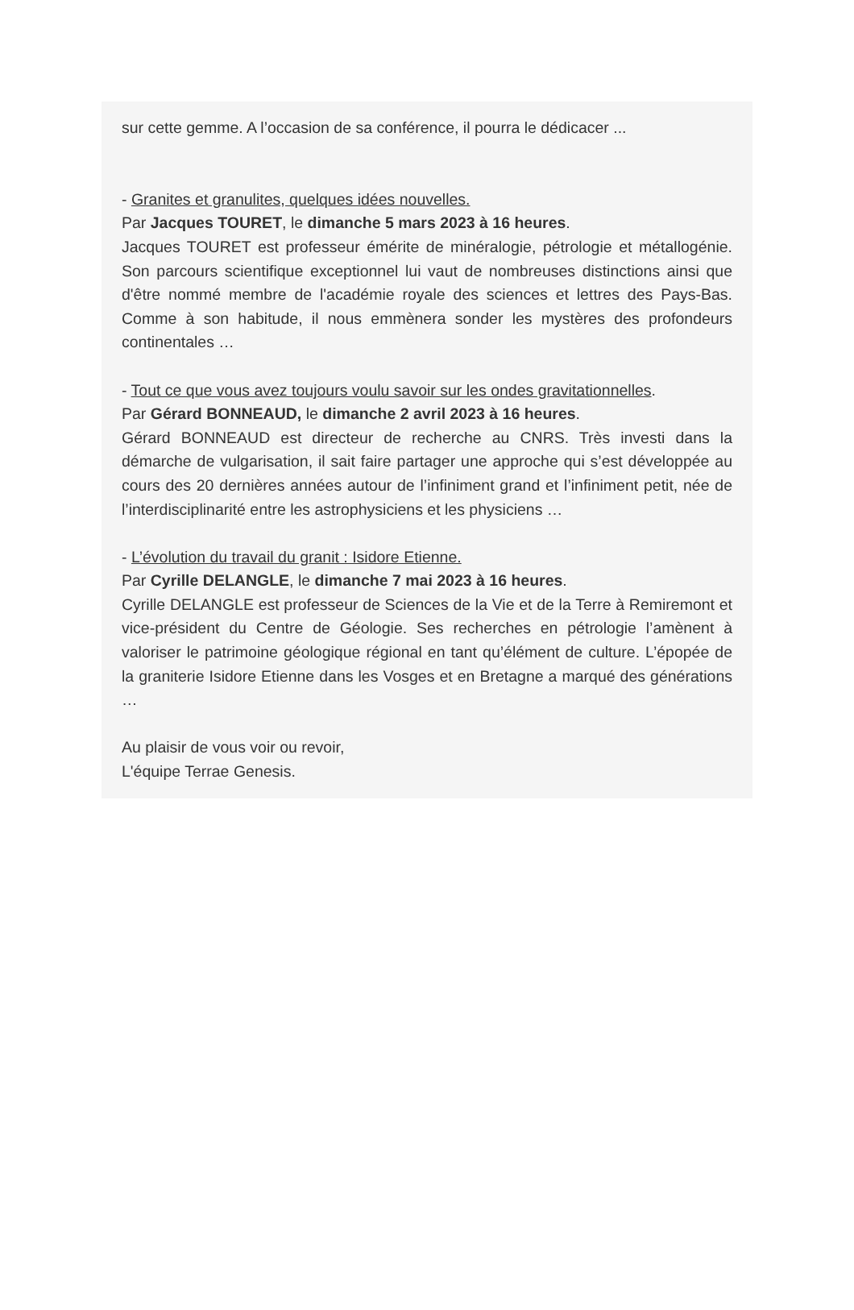sur cette gemme. A l’occasion de sa conférence, il pourra le dédicacer ...
- Granites et granulites, quelques idées nouvelles.
Par Jacques TOURET, le dimanche 5 mars 2023 à 16 heures.
Jacques TOURET est professeur émérite de minéralogie, pétrologie et métallogénie. Son parcours scientifique exceptionnel lui vaut de nombreuses distinctions ainsi que d'être nommé membre de l'académie royale des sciences et lettres des Pays-Bas. Comme à son habitude, il nous emmènera sonder les mystères des profondeurs continentales …
- Tout ce que vous avez toujours voulu savoir sur les ondes gravitationnelles.
Par Gérard BONNEAUD, le dimanche 2 avril 2023 à 16 heures.
Gérard BONNEAUD est directeur de recherche au CNRS. Très investi dans la démarche de vulgarisation, il sait faire partager une approche qui s’est développée au cours des 20 dernières années autour de l’infiniment grand et l’infiniment petit, née de l’interdisciplinarité entre les astrophysiciens et les physiciens …
- L’évolution du travail du granit : Isidore Etienne.
Par Cyrille DELANGLE, le dimanche 7 mai 2023 à 16 heures.
Cyrille DELANGLE est professeur de Sciences de la Vie et de la Terre à Remiremont et vice-président du Centre de Géologie. Ses recherches en pétrologie l’amènent à valoriser le patrimoine géologique régional en tant qu’élément de culture. L’épopée de la graniterie Isidore Etienne dans les Vosges et en Bretagne a marqué des générations …
Au plaisir de vous voir ou revoir,
L'équipe Terrae Genesis.